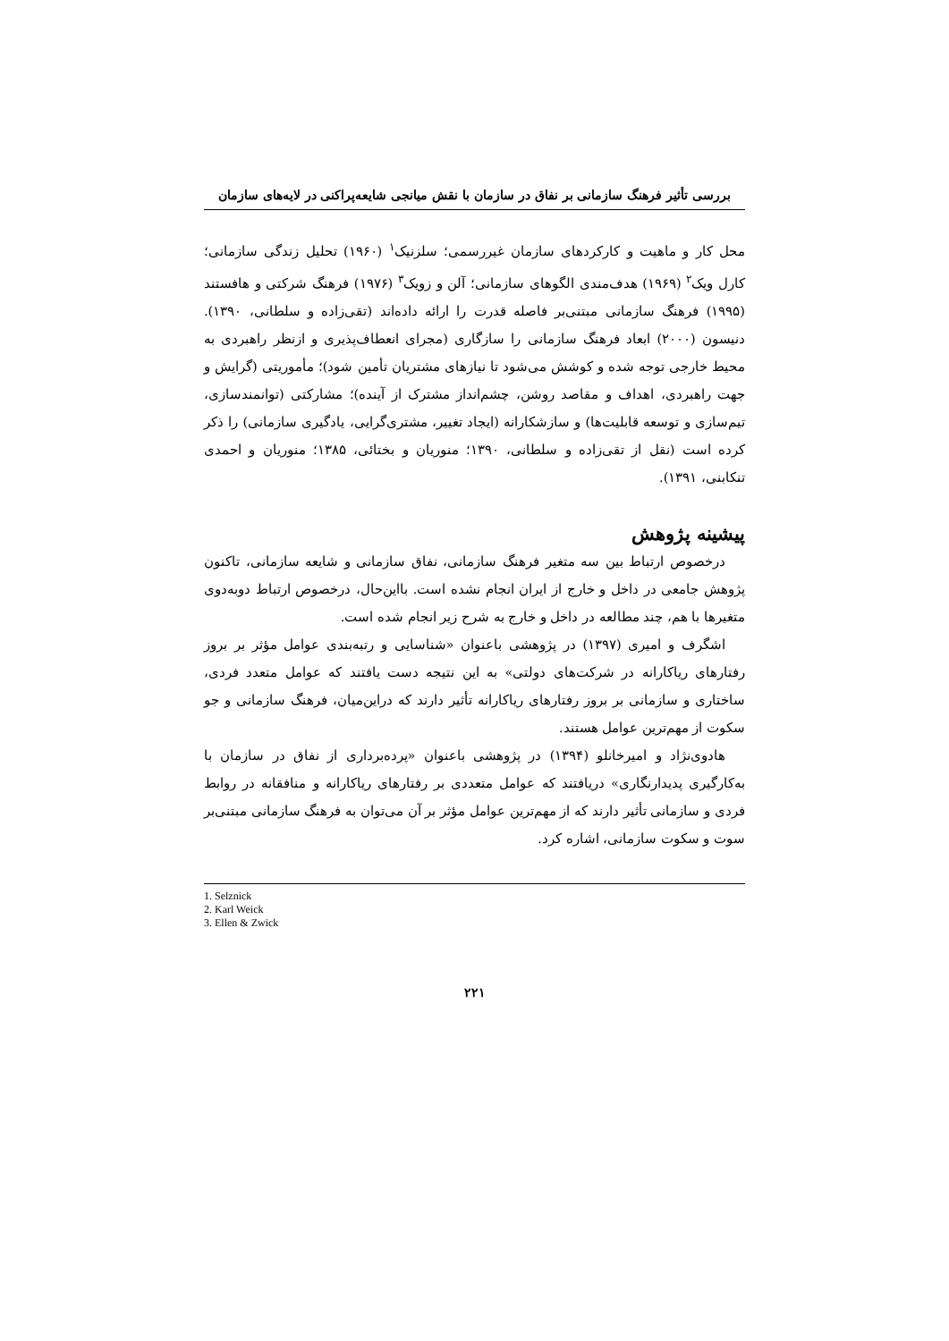بررسی تأثیر فرهنگ سازمانی بر نفاق در سازمان با نقش میانجی شایعه‌پراکنی در لایه‌های سازمان
محل کار و ماهیت و کارکردهای سازمان غیررسمی؛ سلزنیک<sup>۱</sup> (۱۹۶۰) تحلیل زندگی سازمانی؛ کارل ویک<sup>۲</sup> (۱۹۶۹) هدف‌مندی الگوهای سازمانی؛ آلن و زویک<sup>۳</sup> (۱۹۷۶) فرهنگ شرکتی و هافستند (۱۹۹۵) فرهنگ سازمانی مبتنی‌بر فاصله قدرت را ارائه داده‌اند (تقی‌زاده و سلطانی، ۱۳۹۰). دنیسون (۲۰۰۰) ابعاد فرهنگ سازمانی را سازگاری (مجرای انعطاف‌پذیری و ازنظر راهبردی به محیط خارجی توجه شده و کوشش می‌شود تا نیازهای مشتریان تأمین شود)؛ مأموریتی (گرایش و جهت راهبردی، اهداف و مقاصد روشن، چشم‌انداز مشترک از آینده)؛ مشارکتی (توانمندسازی، تیم‌سازی و توسعه قابلیت‌ها) و سازشکارانه (ایجاد تغییر، مشتری‌گرایی، یادگیری سازمانی) را ذکر کرده است (نقل از تقی‌زاده و سلطانی، ۱۳۹۰؛ منوریان و بختائی، ۱۳۸۵؛ منوریان و احمدی تنکابنی، ۱۳۹۱).
پیشینه پژوهش
درخصوص ارتباط بین سه متغیر فرهنگ سازمانی، نفاق سازمانی و شایعه سازمانی، تاکنون پژوهش جامعی در داخل و خارج از ایران انجام نشده است. بااین‌حال، درخصوص ارتباط دوبه‌دوی متغیرها با هم، چند مطالعه در داخل و خارج به شرح زیر انجام شده است.
اشگرف و امیری (۱۳۹۷) در پژوهشی باعنوان «شناسایی و رتبه‌بندی عوامل مؤثر بر بروز رفتارهای ریاکارانه در شرکت‌های دولتی» به این نتیجه دست یافتند که عوامل متعدد فردی، ساختاری و سازمانی بر بروز رفتارهای ریاکارانه تأثیر دارند که دراین‌میان، فرهنگ سازمانی و جو سکوت از مهم‌ترین عوامل هستند.
هادوی‌نژاد و امیرخانلو (۱۳۹۴) در پژوهشی باعنوان «پرده‌برداری از نفاق در سازمان با به‌کارگیری پدیدارنگاری» دریافتند که عوامل متعددی بر رفتارهای ریاکارانه و منافقانه در روابط فردی و سازمانی تأثیر دارند که از مهم‌ترین عوامل مؤثر بر آن می‌توان به فرهنگ سازمانی مبتنی‌بر سوت و سکوت سازمانی، اشاره کرد.
1. Selznick
2. Karl Weick
3. Ellen & Zwick
۲۲۱